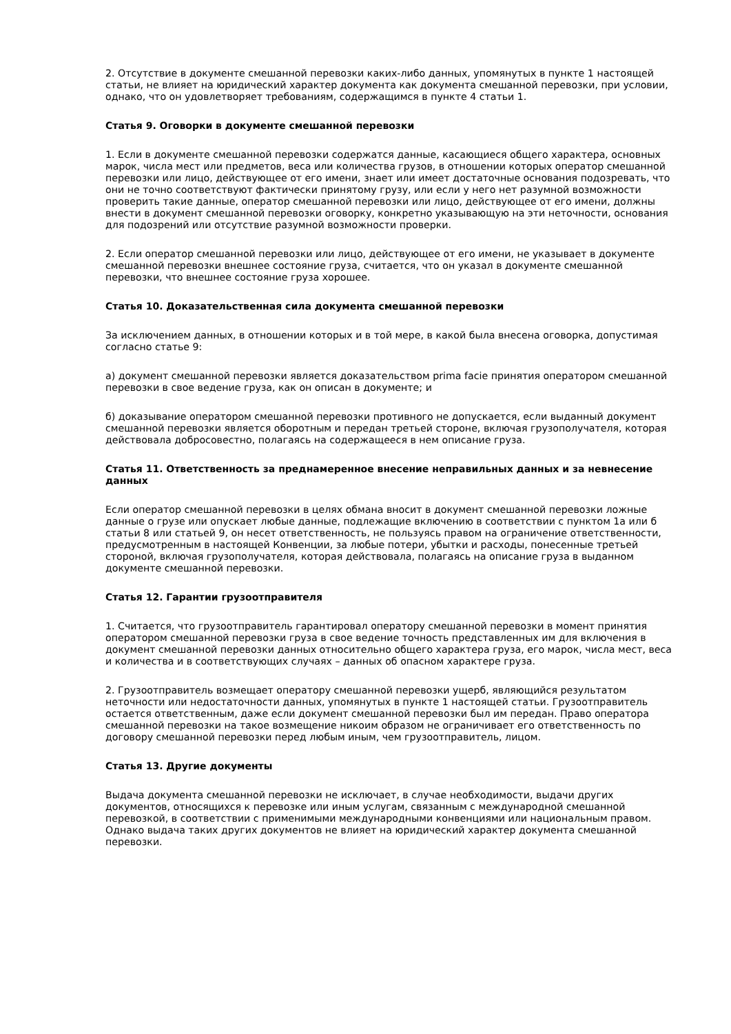2. Отсутствие в документе смешанной перевозки каких-либо данных, упомянутых в пункте 1 настоящей статьи, не влияет на юридический характер документа как документа смешанной перевозки, при условии, однако, что он удовлетворяет требованиям, содержащимся в пункте 4 статьи 1.
Статья 9. Оговорки в документе смешанной перевозки
1. Если в документе смешанной перевозки содержатся данные, касающиеся общего характера, основных марок, числа мест или предметов, веса или количества грузов, в отношении которых оператор смешанной перевозки или лицо, действующее от его имени, знает или имеет достаточные основания подозревать, что они не точно соответствуют фактически принятому грузу, или если у него нет разумной возможности проверить такие данные, оператор смешанной перевозки или лицо, действующее от его имени, должны внести в документ смешанной перевозки оговорку, конкретно указывающую на эти неточности, основания для подозрений или отсутствие разумной возможности проверки.
2. Если оператор смешанной перевозки или лицо, действующее от его имени, не указывает в документе смешанной перевозки внешнее состояние груза, считается, что он указал в документе смешанной перевозки, что внешнее состояние груза хорошее.
Статья 10. Доказательственная сила документа смешанной перевозки
За исключением данных, в отношении которых и в той мере, в какой была внесена оговорка, допустимая согласно статье 9:
а) документ смешанной перевозки является доказательством prima facie принятия оператором смешанной перевозки в свое ведение груза, как он описан в документе; и
б) доказывание оператором смешанной перевозки противного не допускается, если выданный документ смешанной перевозки является оборотным и передан третьей стороне, включая грузополучателя, которая действовала добросовестно, полагаясь на содержащееся в нем описание груза.
Статья 11. Ответственность за преднамеренное внесение неправильных данных и за невнесение данных
Если оператор смешанной перевозки в целях обмана вносит в документ смешанной перевозки ложные данные о грузе или опускает любые данные, подлежащие включению в соответствии с пунктом 1а или б статьи 8 или статьей 9, он несет ответственность, не пользуясь правом на ограничение ответственности, предусмотренным в настоящей Конвенции, за любые потери, убытки и расходы, понесенные третьей стороной, включая грузополучателя, которая действовала, полагаясь на описание груза в выданном документе смешанной перевозки.
Статья 12. Гарантии грузоотправителя
1. Считается, что грузоотправитель гарантировал оператору смешанной перевозки в момент принятия оператором смешанной перевозки груза в свое ведение точность представленных им для включения в документ смешанной перевозки данных относительно общего характера груза, его марок, числа мест, веса и количества и в соответствующих случаях – данных об опасном характере груза.
2. Грузоотправитель возмещает оператору смешанной перевозки ущерб, являющийся результатом неточности или недостаточности данных, упомянутых в пункте 1 настоящей статьи. Грузоотправитель остается ответственным, даже если документ смешанной перевозки был им передан. Право оператора смешанной перевозки на такое возмещение никоим образом не ограничивает его ответственность по договору смешанной перевозки перед любым иным, чем грузоотправитель, лицом.
Статья 13. Другие документы
Выдача документа смешанной перевозки не исключает, в случае необходимости, выдачи других документов, относящихся к перевозке или иным услугам, связанным с международной смешанной перевозкой, в соответствии с применимыми международными конвенциями или национальным правом. Однако выдача таких других документов не влияет на юридический характер документа смешанной перевозки.